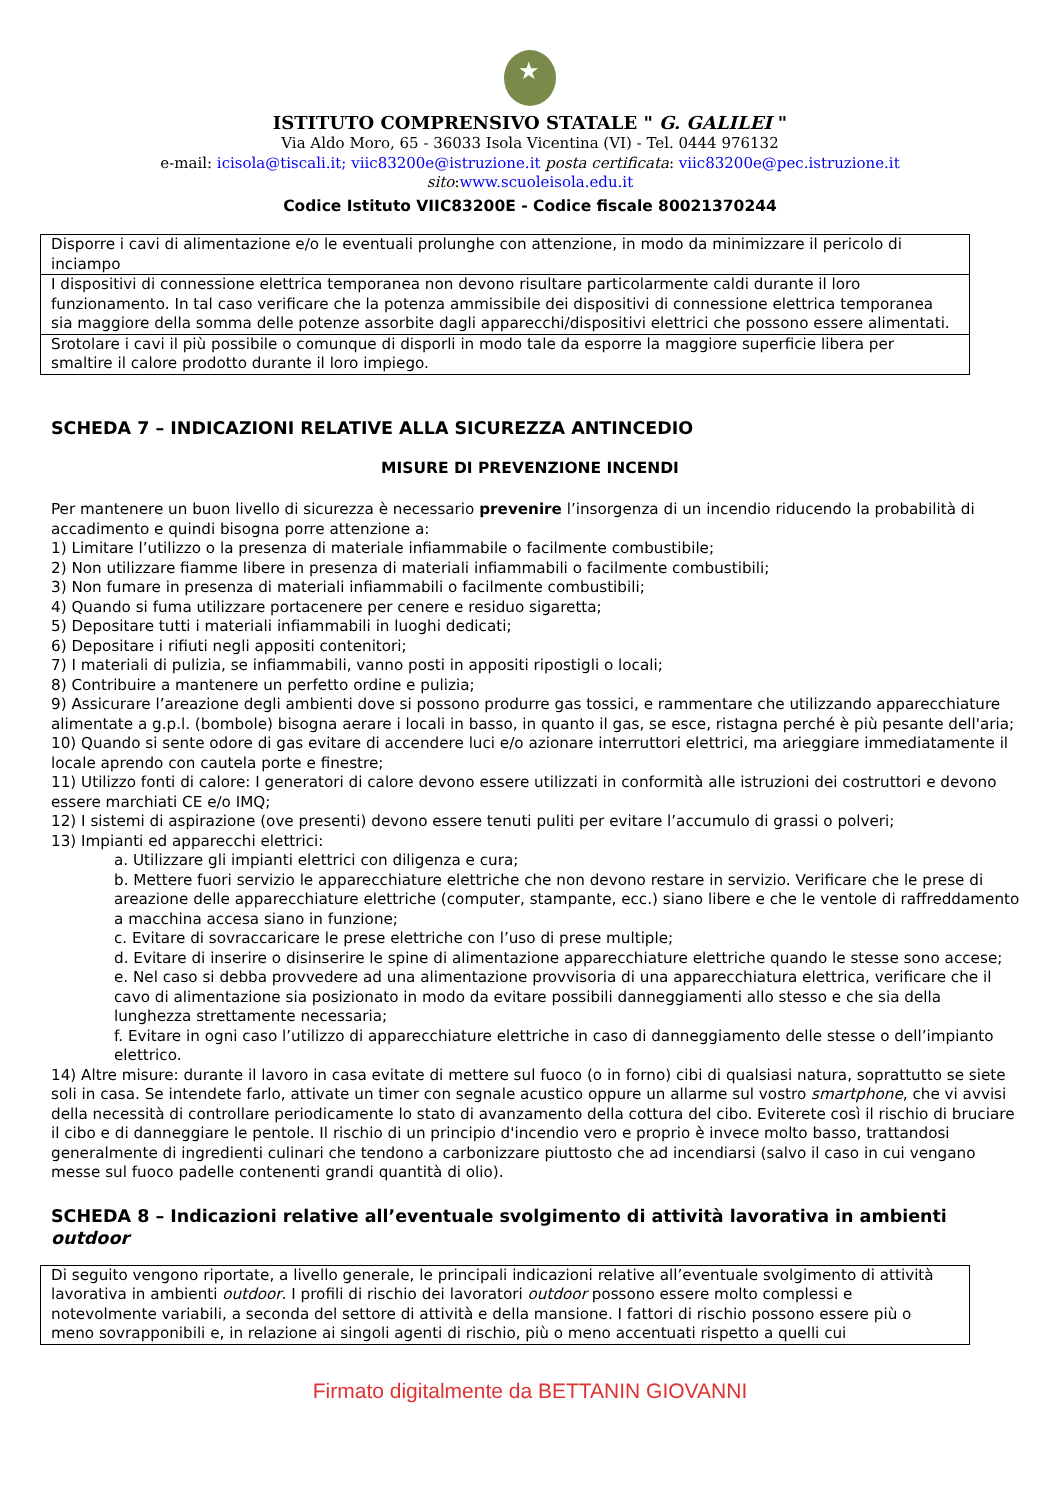★
ISTITUTO COMPRENSIVO STATALE " G. GALILEI "
Via Aldo Moro, 65 - 36033 Isola Vicentina (VI) - Tel. 0444 976132
e-mail: icisola@tiscali.it; viic83200e@istruzione.it posta certificata: viic83200e@pec.istruzione.it
sito:www.scuoleisola.edu.it
Codice Istituto VIIC83200E - Codice fiscale 80021370244
| Disporre i cavi di alimentazione e/o le eventuali prolunghe con attenzione, in modo da minimizzare il pericolo di inciampo |
| I dispositivi di connessione elettrica temporanea non devono risultare particolarmente caldi durante il loro funzionamento. In tal caso verificare che la potenza ammissibile dei dispositivi di connessione elettrica temporanea sia maggiore della somma delle potenze assorbite dagli apparecchi/dispositivi elettrici che possono essere alimentati. |
| Srotolare i cavi il più possibile o comunque di disporli in modo tale da esporre la maggiore superficie libera per smaltire il calore prodotto durante il loro impiego. |
SCHEDA 7 – INDICAZIONI RELATIVE ALLA SICUREZZA ANTINCEDIO
MISURE DI PREVENZIONE INCENDI
Per mantenere un buon livello di sicurezza è necessario prevenire l’insorgenza di un incendio riducendo la probabilità di accadimento e quindi bisogna porre attenzione a:
1) Limitare l’utilizzo o la presenza di materiale infiammabile o facilmente combustibile;
2) Non utilizzare fiamme libere in presenza di materiali infiammabili o facilmente combustibili;
3) Non fumare in presenza di materiali infiammabili o facilmente combustibili;
4) Quando si fuma utilizzare portacenere per cenere e residuo sigaretta;
5) Depositare tutti i materiali infiammabili in luoghi dedicati;
6) Depositare i rifiuti negli appositi contenitori;
7) I materiali di pulizia, se infiammabili, vanno posti in appositi ripostigli o locali;
8) Contribuire a mantenere un perfetto ordine e pulizia;
9) Assicurare l’areazione degli ambienti dove si possono produrre gas tossici, e rammentare che utilizzando apparecchiature alimentate a g.p.l. (bombole) bisogna aerare i locali in basso, in quanto il gas, se esce, ristagna perché è più pesante dell'aria;
10) Quando si sente odore di gas evitare di accendere luci e/o azionare interruttori elettrici, ma arieggiare immediatamente il locale aprendo con cautela porte e finestre;
11) Utilizzo fonti di calore: I generatori di calore devono essere utilizzati in conformità alle istruzioni dei costruttori e devono essere marchiati CE e/o IMQ;
12) I sistemi di aspirazione (ove presenti) devono essere tenuti puliti per evitare l’accumulo di grassi o polveri;
13) Impianti ed apparecchi elettrici:
a. Utilizzare gli impianti elettrici con diligenza e cura;
b. Mettere fuori servizio le apparecchiature elettriche che non devono restare in servizio. Verificare che le prese di areazione delle apparecchiature elettriche (computer, stampante, ecc.) siano libere e che le ventole di raffreddamento a macchina accesa siano in funzione;
c. Evitare di sovraccaricare le prese elettriche con l’uso di prese multiple;
d. Evitare di inserire o disinserire le spine di alimentazione apparecchiature elettriche quando le stesse sono accese;
e. Nel caso si debba provvedere ad una alimentazione provvisoria di una apparecchiatura elettrica, verificare che il cavo di alimentazione sia posizionato in modo da evitare possibili danneggiamenti allo stesso e che sia della lunghezza strettamente necessaria;
f. Evitare in ogni caso l’utilizzo di apparecchiature elettriche in caso di danneggiamento delle stesse o dell’impianto elettrico.
14) Altre misure: durante il lavoro in casa evitate di mettere sul fuoco (o in forno) cibi di qualsiasi natura, soprattutto se siete soli in casa. Se intendete farlo, attivate un timer con segnale acustico oppure un allarme sul vostro smartphone, che vi avvisi della necessità di controllare periodicamente lo stato di avanzamento della cottura del cibo. Eviterete così il rischio di bruciare il cibo e di danneggiare le pentole. Il rischio di un principio d'incendio vero e proprio è invece molto basso, trattandosi generalmente di ingredienti culinari che tendono a carbonizzare piuttosto che ad incendiarsi (salvo il caso in cui vengano messe sul fuoco padelle contenenti grandi quantità di olio).
SCHEDA 8 – Indicazioni relative all’eventuale svolgimento di attività lavorativa in ambienti outdoor
| Di seguito vengono riportate, a livello generale, le principali indicazioni relative all’eventuale svolgimento di attività lavorativa in ambienti outdoor . I profili di rischio dei lavoratori outdoor possono essere molto complessi e notevolmente variabili, a seconda del settore di attività e della mansione. I fattori di rischio possono essere più o meno sovrapponibili e, in relazione ai singoli agenti di rischio, più o meno accentuati rispetto a quelli cui |
Firmato digitalmente da BETTANIN GIOVANNI